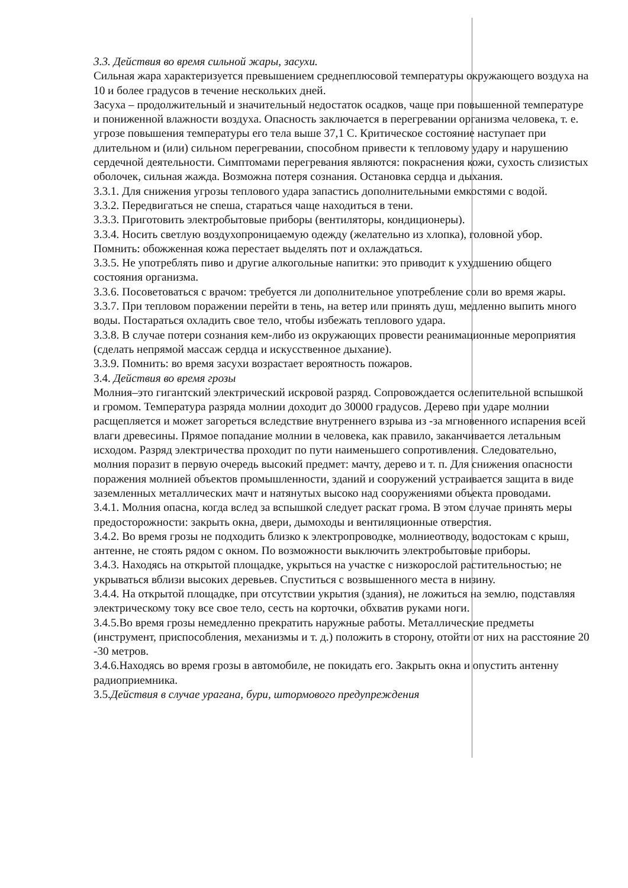3.3. Действия во время сильной жары, засухи.
Сильная жара характеризуется превышением среднеплюсовой температуры окружающего воздуха на 10 и более градусов в течение нескольких дней.
Засуха – продолжительный и значительный недостаток осадков, чаще при повышенной температуре и пониженной влажности воздуха. Опасность заключается в перегревании организма человека, т. е. угрозе повышения температуры его тела выше 37,1 С. Критическое состояние наступает при длительном и (или) сильном перегревании, способном привести к тепловому удару и нарушению сердечной деятельности. Симптомами перегревания являются: покраснения кожи, сухость слизистых оболочек, сильная жажда. Возможна потеря сознания. Остановка сердца и дыхания.
3.3.1. Для снижения угрозы теплового удара запастись дополнительными емкостями с водой.
3.3.2. Передвигаться не спеша, стараться чаще находиться в тени.
3.3.3. Приготовить электробытовые приборы (вентиляторы, кондиционеры).
3.3.4. Носить светлую воздухопроницаемую одежду (желательно из хлопка), головной убор. Помнить: обожженная кожа перестает выделять пот и охлаждаться.
3.3.5. Не употреблять пиво и другие алкогольные напитки: это приводит к ухудшению общего состояния организма.
3.3.6. Посоветоваться с врачом: требуется ли дополнительное употребление соли во время жары.
3.3.7. При тепловом поражении перейти в тень, на ветер или принять душ, медленно выпить много воды. Постараться охладить свое тело, чтобы избежать теплового удара.
3.3.8. В случае потери сознания кем-либо из окружающих провести реанимационные мероприятия (сделать непрямой массаж сердца и искусственное дыхание).
3.3.9. Помнить: во время засухи возрастает вероятность пожаров.
3.4. Действия во время грозы
Молния–это гигантский электрический искровой разряд. Сопровождается ослепительной вспышкой и громом. Температура разряда молнии доходит до 30000 градусов. Дерево при ударе молнии расщепляется и может загореться вследствие внутреннего взрыва из -за мгновенного испарения всей влаги древесины. Прямое попадание молнии в человека, как правило, заканчивается летальным исходом. Разряд электричества проходит по пути наименьшего сопротивления. Следовательно, молния поразит в первую очередь высокий предмет: мачту, дерево и т. п. Для снижения опасности поражения молнией объектов промышленности, зданий и сооружений устраивается защита в виде заземленных металлических мачт и натянутых высоко над сооружениями объекта проводами.
3.4.1. Молния опасна, когда вслед за вспышкой следует раскат грома. В этом случае принять меры предосторожности: закрыть окна, двери, дымоходы и вентиляционные отверстия.
3.4.2. Во время грозы не подходить близко к электропроводке, молниеотводу, водостокам с крыш, антенне, не стоять рядом с окном. По возможности выключить электробытовые приборы.
3.4.3. Находясь на открытой площадке, укрыться на участке с низкорослой растительностью; не укрываться вблизи высоких деревьев. Спуститься с возвышенного места в низину.
3.4.4. На открытой площадке, при отсутствии укрытия (здания), не ложиться на землю, подставляя электрическому току все свое тело, сесть на корточки, обхватив руками ноги.
3.4.5.Во время грозы немедленно прекратить наружные работы. Металлические предметы (инструмент, приспособления, механизмы и т. д.) положить в сторону, отойти от них на расстояние 20 -30 метров.
3.4.6.Находясь во время грозы в автомобиле, не покидать его. Закрыть окна и опустить антенну радиоприемника.
3.5.Действия в случае урагана, бури, штормового предупреждения